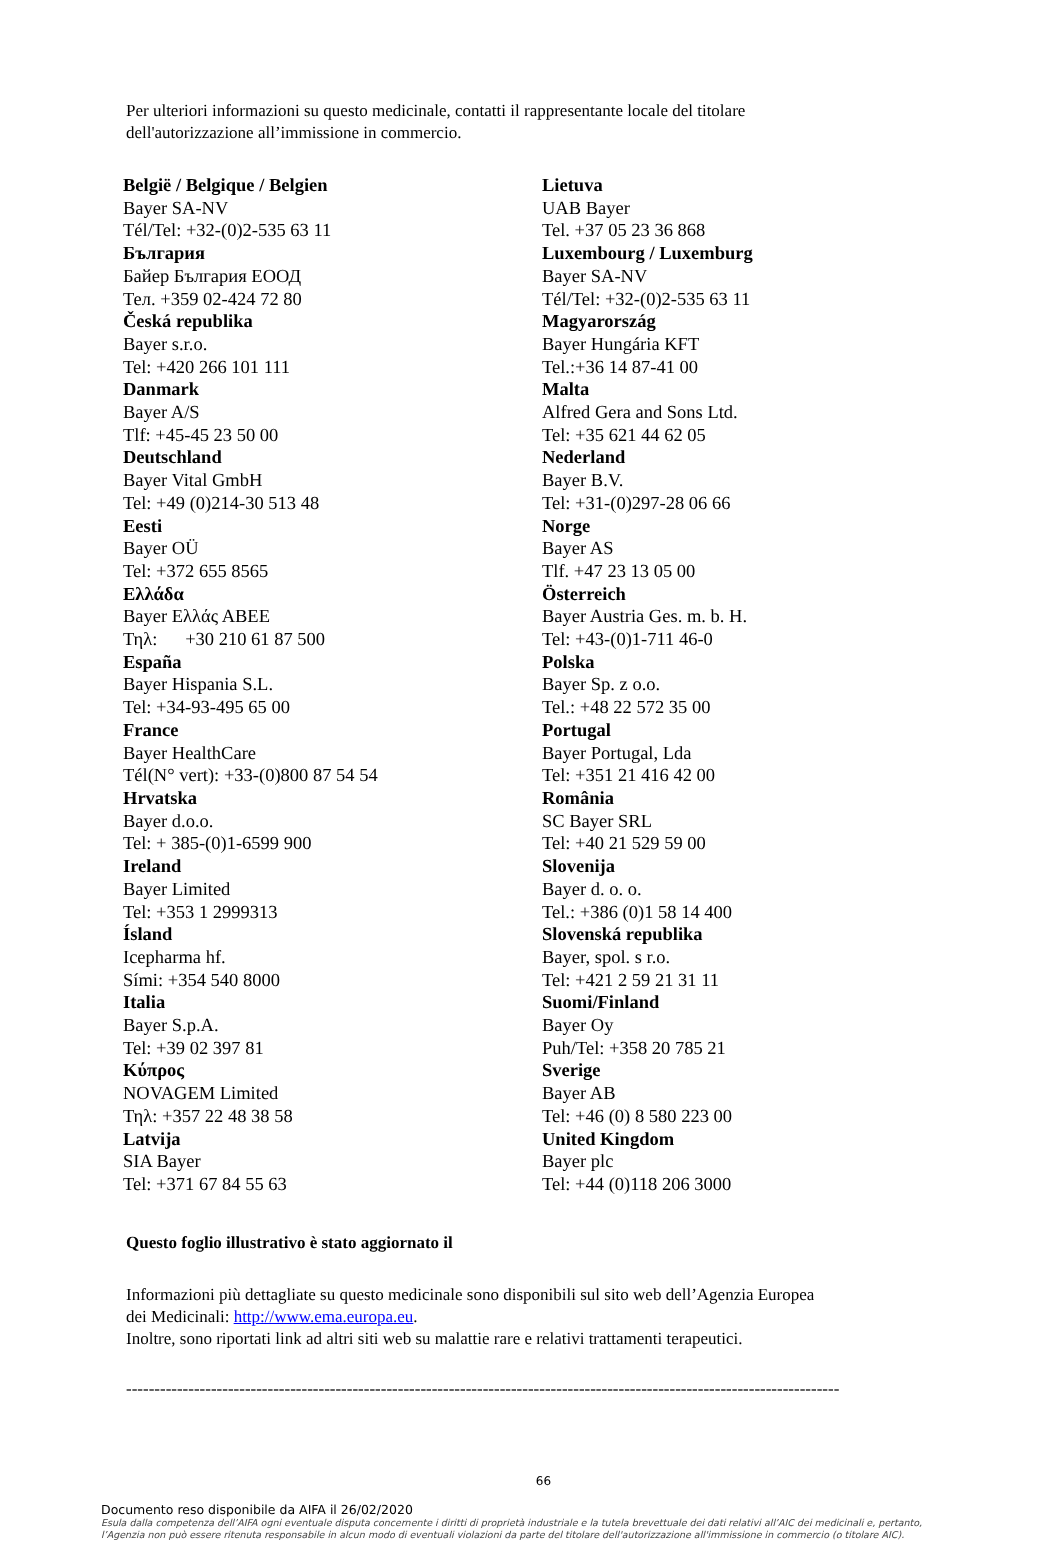Per ulteriori informazioni su questo medicinale, contatti il rappresentante locale del titolare
dell'autorizzazione all’immissione in commercio.
België / Belgique / Belgien
Bayer SA-NV
Tél/Tel: +32-(0)2-535 63 11
България
Байер България ЕООД
Тел. +359 02-424 72 80
Česká republika
Bayer s.r.o.
Tel: +420 266 101 111
Danmark
Bayer A/S
Tlf: +45-45 23 50 00
Deutschland
Bayer Vital GmbH
Tel: +49 (0)214-30 513 48
Eesti
Bayer OÜ
Tel: +372 655 8565
Ελλάδα
Bayer Ελλάς ΑΒΕΕ
Τηλ: +30 210 61 87 500
España
Bayer Hispania S.L.
Tel: +34-93-495 65 00
France
Bayer HealthCare
Tél(N° vert): +33-(0)800 87 54 54
Hrvatska
Bayer d.o.o.
Tel: + 385-(0)1-6599 900
Ireland
Bayer Limited
Tel: +353 1 2999313
Ísland
Icepharma hf.
Sími: +354 540 8000
Italia
Bayer S.p.A.
Tel: +39 02 397 81
Κύπρος
NOVAGEM Limited
Τηλ: +357 22 48 38 58
Latvija
SIA Bayer
Tel: +371 67 84 55 63
Lietuva
UAB Bayer
Tel. +37 05 23 36 868
Luxembourg / Luxemburg
Bayer SA-NV
Tél/Tel: +32-(0)2-535 63 11
Magyarország
Bayer Hungária KFT
Tel.:+36 14 87-41 00
Malta
Alfred Gera and Sons Ltd.
Tel: +35 621 44 62 05
Nederland
Bayer B.V.
Tel: +31-(0)297-28 06 66
Norge
Bayer AS
Tlf. +47 23 13 05 00
Österreich
Bayer Austria Ges. m. b. H.
Tel: +43-(0)1-711 46-0
Polska
Bayer Sp. z o.o.
Tel.: +48 22 572 35 00
Portugal
Bayer Portugal, Lda
Tel: +351 21 416 42 00
România
SC Bayer SRL
Tel: +40 21 529 59 00
Slovenija
Bayer d. o. o.
Tel.: +386 (0)1 58 14 400
Slovenská republika
Bayer, spol. s r.o.
Tel: +421 2 59 21 31 11
Suomi/Finland
Bayer Oy
Puh/Tel: +358 20 785 21
Sverige
Bayer AB
Tel: +46 (0) 8 580 223 00
United Kingdom
Bayer plc
Tel: +44 (0)118 206 3000
Questo foglio illustrativo è stato aggiornato il
Informazioni più dettagliate su questo medicinale sono disponibili sul sito web dell’Agenzia Europea
dei Medicinali: http://www.ema.europa.eu.
Inoltre, sono riportati link ad altri siti web su malattie rare e relativi trattamenti terapeutici.
------------------------------------------------------------------------------------------------------------------------------
66
Documento reso disponibile da AIFA il 26/02/2020
Esula dalla competenza dell’AIFA ogni eventuale disputa concernente i diritti di proprietà industriale e la tutela brevettuale dei dati relativi all’AIC dei medicinali e, pertanto, l’Agenzia non può essere ritenuta responsabile in alcun modo di eventuali violazioni da parte del titolare dell'autorizzazione all'immissione in commercio (o titolare AIC).